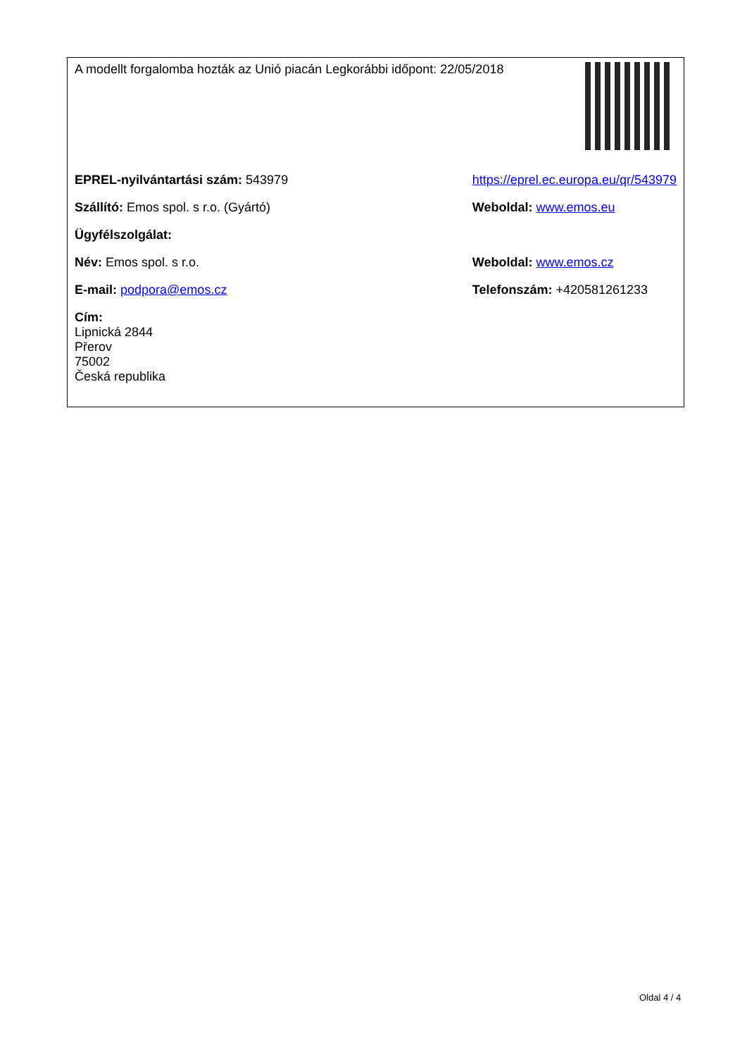| A modellt forgalomba hozták az Unió piacán Legkorábbi időpont: 22/05/2018 | | |
| EPREL-nyilvántartási szám: 543979 | https://eprel.ec.europa.eu/qr/543979 | |
| Szállító: Emos spol. s r.o. (Gyártó) | Weboldal: www.emos.eu | |
| Ügyfélszolgálat: | | |
| Név: Emos spol. s r.o. | Weboldal: www.emos.cz | |
| E-mail: podpora@emos.cz | Telefonszám: +420581261233 | |
| Cím: Lipnická 2844 Přerov 75002 Česká republika | | |
Oldal 4 / 4